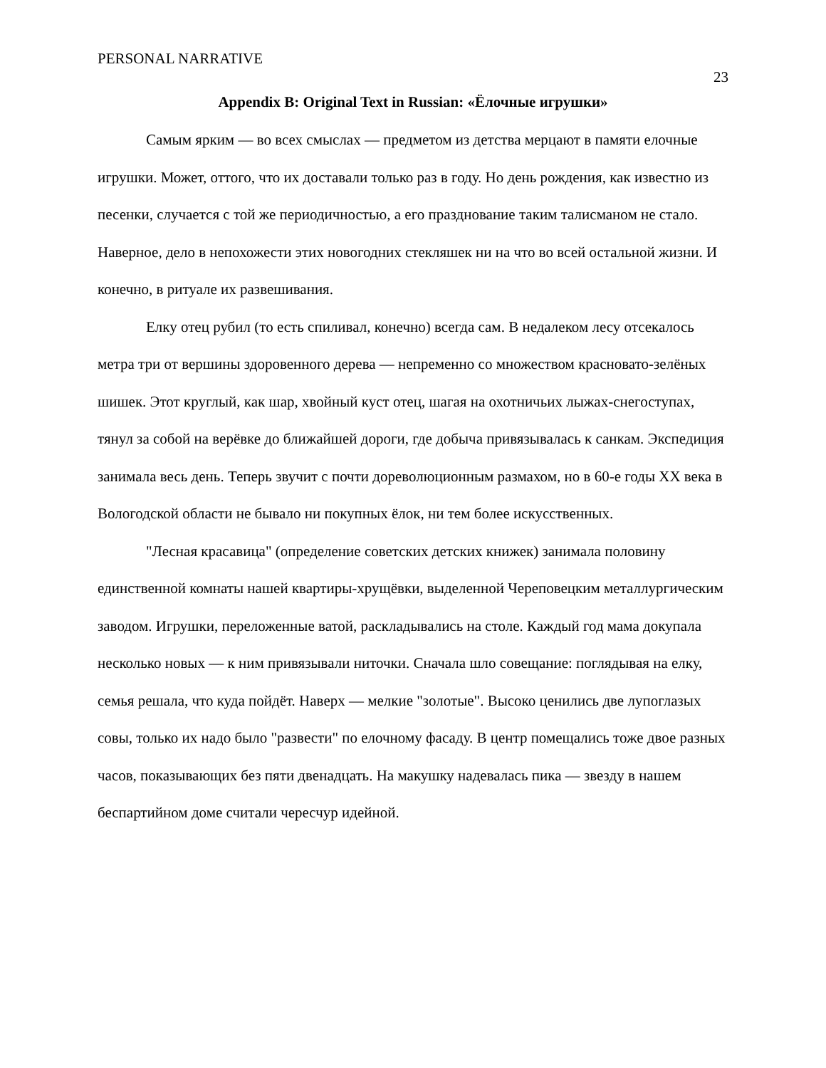PERSONAL NARRATIVE 23
Appendix B: Original Text in Russian: «Ёлочные игрушки»
Самым ярким — во всех смыслах — предметом из детства мерцают в памяти елочные игрушки. Может, оттого, что их доставали только раз в году. Но день рождения, как известно из песенки, случается с той же периодичностью, а его празднование таким талисманом не стало. Наверное, дело в непохожести этих новогодних стекляшек ни на что во всей остальной жизни. И конечно, в ритуале их развешивания.
Елку отец рубил (то есть спиливал, конечно) всегда сам. В недалеком лесу отсекалось метра три от вершины здоровенного дерева — непременно со множеством красновато-зелёных шишек. Этот круглый, как шар, хвойный куст отец, шагая на охотничьих лыжах-снегоступах, тянул за собой на верёвке до ближайшей дороги, где добыча привязывалась к санкам. Экспедиция занимала весь день. Теперь звучит с почти дореволюционным размахом, но в 60-е годы XX века в Вологодской области не бывало ни покупных ёлок, ни тем более искусственных.
"Лесная красавица" (определение советских детских книжек) занимала половину единственной комнаты нашей квартиры-хрущёвки, выделенной Череповецким металлургическим заводом. Игрушки, переложенные ватой, раскладывались на столе. Каждый год мама докупала несколько новых — к ним привязывали ниточки. Сначала шло совещание: поглядывая на елку, семья решала, что куда пойдёт. Наверх — мелкие "золотые". Высоко ценились две лупоглазых совы, только их надо было "развести" по елочному фасаду. В центр помещались тоже двое разных часов, показывающих без пяти двенадцать. На макушку надевалась пика — звезду в нашем беспартийном доме считали чересчур идейной.